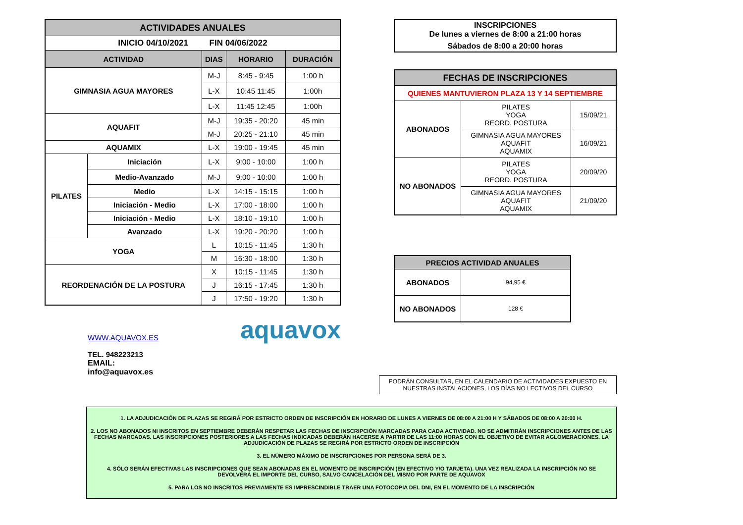| ACTIVIDADES ANUALES | | | | |
| INICIO 04/10/2021 FIN 04/06/2022 | | | | |
| ACTIVIDAD | | DIAS | HORARIO | DURACIÓN |
| GIMNASIA AGUA MAYORES | | M-J | 8:45 - 9:45 | 1:00 h |
| | | L-X | 10:45 11:45 | 1:00h |
| | | L-X | 11:45 12:45 | 1:00h |
| AQUAFIT | | M-J | 19:35 - 20:20 | 45 min |
| | | M-J | 20:25 - 21:10 | 45 min |
| AQUAMIX | | L-X | 19:00 - 19:45 | 45 min |
| PILATES | Iniciación | L-X | 9:00 - 10:00 | 1:00 h |
| | Medio-Avanzado | M-J | 9:00 - 10:00 | 1:00 h |
| | Medio | L-X | 14:15 - 15:15 | 1:00 h |
| | Iniciación - Medio | L-X | 17:00 - 18:00 | 1:00 h |
| | Iniciación - Medio | L-X | 18:10 - 19:10 | 1:00 h |
| | Avanzado | L-X | 19:20 - 20:20 | 1:00 h |
| YOGA | | L | 10:15 - 11:45 | 1:30 h |
| | | M | 16:30 - 18:00 | 1:30 h |
| REORDENACIÓN DE LA POSTURA | | X | 10:15 - 11:45 | 1:30 h |
| | | J | 16:15 - 17:45 | 1:30 h |
| | | J | 17:50 - 19:20 | 1:30 h |
WWW.AQUAVOX.ES
TEL. 948223213
EMAIL: info@aquavox.es
aquavox
INSCRIPCIONES
De lunes a viernes de 8:00 a 21:00 horas
Sábados de 8:00 a 20:00 horas
| FECHAS DE INSCRIPCIONES | | |
| QUIENES MANTUVIERON PLAZA 13 Y 14 SEPTIEMBRE | | |
| ABONADOS | PILATES YOGA REORD. POSTURA | 15/09/21 |
| | GIMNASIA AGUA MAYORES AQUAFIT AQUAMIX | 16/09/21 |
| NO ABONADOS | PILATES YOGA REORD. POSTURA | 20/09/20 |
| | GIMNASIA AGUA MAYORES AQUAFIT AQUAMIX | 21/09/20 |
| PRECIOS ACTIVIDAD ANUALES | |
| ABONADOS | 94,95 € |
| NO ABONADOS | 128 € |
PODRÁN CONSULTAR, EN EL CALENDARIO DE ACTIVIDADES EXPUESTO EN NUESTRAS INSTALACIONES, LOS DÍAS NO LECTIVOS DEL CURSO
1. LA ADJUDICACIÓN DE PLAZAS SE REGIRÁ POR ESTRICTO ORDEN DE INSCRIPCIÓN EN HORARIO DE LUNES A VIERNES DE 08:00 A 21:00 H Y SÁBADOS DE 08:00 A 20:00 H.
2. LOS NO ABONADOS NI INSCRITOS EN SEPTIEMBRE DEBERÁN RESPETAR LAS FECHAS DE INSCRIPCIÓN MARCADAS PARA CADA ACTIVIDAD. NO SE ADMITIRÁN INSCRIPCIONES ANTES DE LAS FECHAS MARCADAS. LAS INSCRIPCIONES POSTERIORES A LAS FECHAS INDICADAS DEBERÁN HACERSE A PARTIR DE LAS 11:00 HORAS CON EL OBJETIVO DE EVITAR AGLOMERACIONES. LA ADJUDICACIÓN DE PLAZAS SE REGIRÁ POR ESTRICTO ORDEN DE INSCRIPCIÓN
3. EL NÚMERO MÁXIMO DE INSCRIPCIONES POR PERSONA SERÁ DE 3.
4. SÓLO SERÁN EFECTIVAS LAS INSCRIPCIONES QUE SEAN ABONADAS EN EL MOMENTO DE INSCRIPCIÓN (EN EFECTIVO Y/O TARJETA). UNA VEZ REALIZADA LA INSCRIPCIÓN NO SE DEVOLVERÁ EL IMPORTE DEL CURSO, SALVO CANCELACIÓN DEL MISMO POR PARTE DE AQUAVOX
5. PARA LOS NO INSCRITOS PREVIAMENTE ES IMPRESCINDIBLE TRAER UNA FOTOCOPIA DEL DNI, EN EL MOMENTO DE LA INSCRIPCIÓN